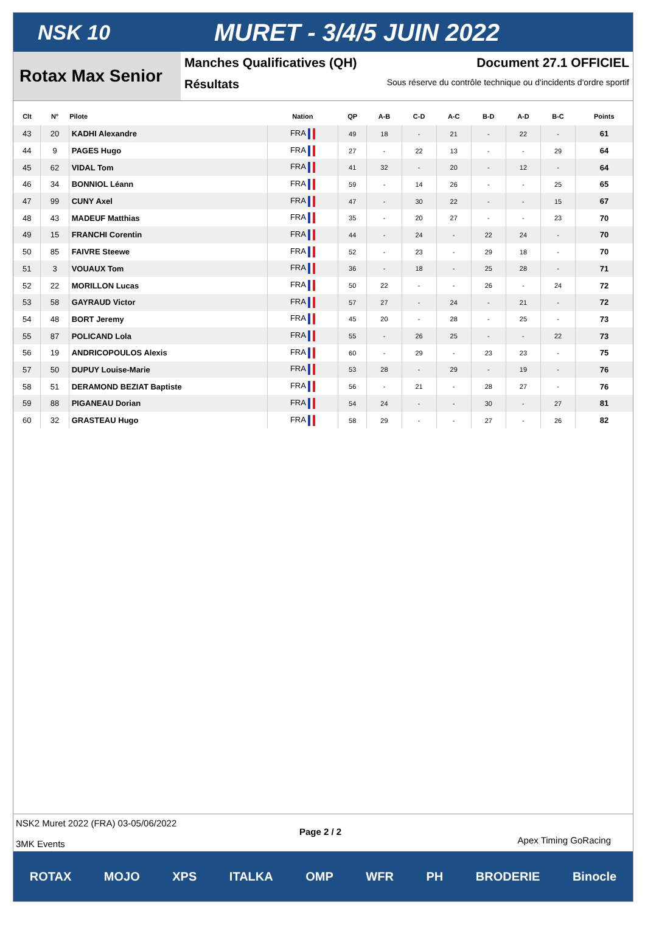NSK 10
MURET - 3/4/5 JUIN 2022
Rotax Max Senior
Manches Qualificatives (QH) Document 27.1 OFFICIEL
Résultats Sous réserve du contrôle technique ou d'incidents d'ordre sportif
| Clt | N° | Pilote | Nation | QP | A-B | C-D | A-C | B-D | A-D | B-C | Points |
| --- | --- | --- | --- | --- | --- | --- | --- | --- | --- | --- | --- |
| 43 | 20 | KADHI Alexandre | FRA | 49 | 18 | - | 21 | - | 22 | - | 61 |
| 44 | 9 | PAGES Hugo | FRA | 27 | - | 22 | 13 | - | - | 29 | 64 |
| 45 | 62 | VIDAL Tom | FRA | 41 | 32 | - | 20 | - | 12 | - | 64 |
| 46 | 34 | BONNIOL Léann | FRA | 59 | - | 14 | 26 | - | - | 25 | 65 |
| 47 | 99 | CUNY Axel | FRA | 47 | - | 30 | 22 | - | - | 15 | 67 |
| 48 | 43 | MADEUF Matthias | FRA | 35 | - | 20 | 27 | - | - | 23 | 70 |
| 49 | 15 | FRANCHI Corentin | FRA | 44 | - | 24 | - | 22 | 24 | - | 70 |
| 50 | 85 | FAIVRE Steewe | FRA | 52 | - | 23 | - | 29 | 18 | - | 70 |
| 51 | 3 | VOUAUX Tom | FRA | 36 | - | 18 | - | 25 | 28 | - | 71 |
| 52 | 22 | MORILLON Lucas | FRA | 50 | 22 | - | - | 26 | - | 24 | 72 |
| 53 | 58 | GAYRAUD Victor | FRA | 57 | 27 | - | 24 | - | 21 | - | 72 |
| 54 | 48 | BORT Jeremy | FRA | 45 | 20 | - | 28 | - | 25 | - | 73 |
| 55 | 87 | POLICAND Lola | FRA | 55 | - | 26 | 25 | - | - | 22 | 73 |
| 56 | 19 | ANDRICOPOULOS Alexis | FRA | 60 | - | 29 | - | 23 | 23 | - | 75 |
| 57 | 50 | DUPUY Louise-Marie | FRA | 53 | 28 | - | 29 | - | 19 | - | 76 |
| 58 | 51 | DERAMOND BEZIAT Baptiste | FRA | 56 | - | 21 | - | 28 | 27 | - | 76 |
| 59 | 88 | PIGANEAU Dorian | FRA | 54 | 24 | - | - | 30 | - | 27 | 81 |
| 60 | 32 | GRASTEAU Hugo | FRA | 58 | 29 | - | - | 27 | - | 26 | 82 |
NSK2 Muret 2022 (FRA) 03-05/06/2022
3MK Events
Page 2 / 2
Apex Timing GoRacing
ROTAX MOJO XPS ITALKA OMP WFR PH BRODERIE Binocle